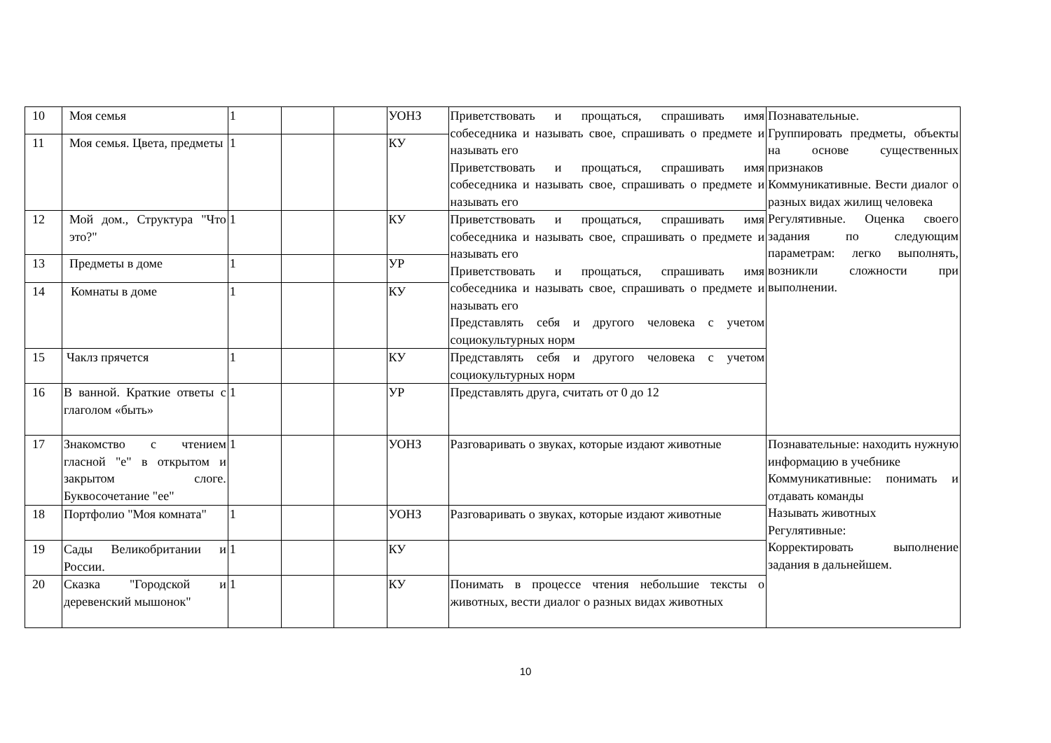| 10 | Моя семья | 1 | | | УОНЗ | Приветствовать и прощаться, спрашивать имя собеседника и называть свое, спрашивать о предмете и называть его Приветствовать и прощаться, спрашивать имя собеседника и называть свое, спрашивать о предмете и называть его | Познавательные. Группировать предметы, объекты на основе существенных признаков Коммуникативные. Вести диалог о разных видах жилищ человека Регулятивные. Оценка своего задания по следующим параметрам: легко выполнять, возникли сложности при выполнении. |
| 11 | Моя семья. Цвета, предметы | 1 | | | КУ | | |
| 12 | Мой дом., Структура "Что это?" | 1 | | | КУ | Приветствовать и прощаться, спрашивать имя собеседника и называть свое, спрашивать о предмете и называть его Приветствовать и прощаться, спрашивать имя собеседника и называть свое, спрашивать о предмете и называть его Представлять себя и другого человека с учетом социокультурных норм | |
| 13 | Предметы в доме | 1 | | | УР | | |
| 14 | Комнаты в доме | 1 | | | КУ | | |
| 15 | Чаклз прячется | 1 | | | КУ | Представлять себя и другого человека с учетом социокультурных норм | |
| 16 | В ванной. Краткие ответы с глаголом «быть» | 1 | | | УР | Представлять друга, считать от 0 до 12 | |
| 17 | Знакомство с чтением гласной "е" в открытом и закрытом слоге. Буквосочетание "ее" | 1 | | | УОНЗ | Разговаривать о звуках, которые издают животные | Познавательные: находить нужную информацию в учебнике Коммуникативные: понимать и отдавать команды Называть животных Регулятивные: Корректировать выполнение задания в дальнейшем. |
| 18 | Портфолио "Моя комната" | 1 | | | УОНЗ | Разговаривать о звуках, которые издают животные | |
| 19 | Сады Великобритании и России. | 1 | | | КУ | | |
| 20 | Сказка "Городской и деревенский мышонок" | 1 | | | КУ | Понимать в процессе чтения небольшие тексты о животных, вести диалог о разных видах животных | |
10